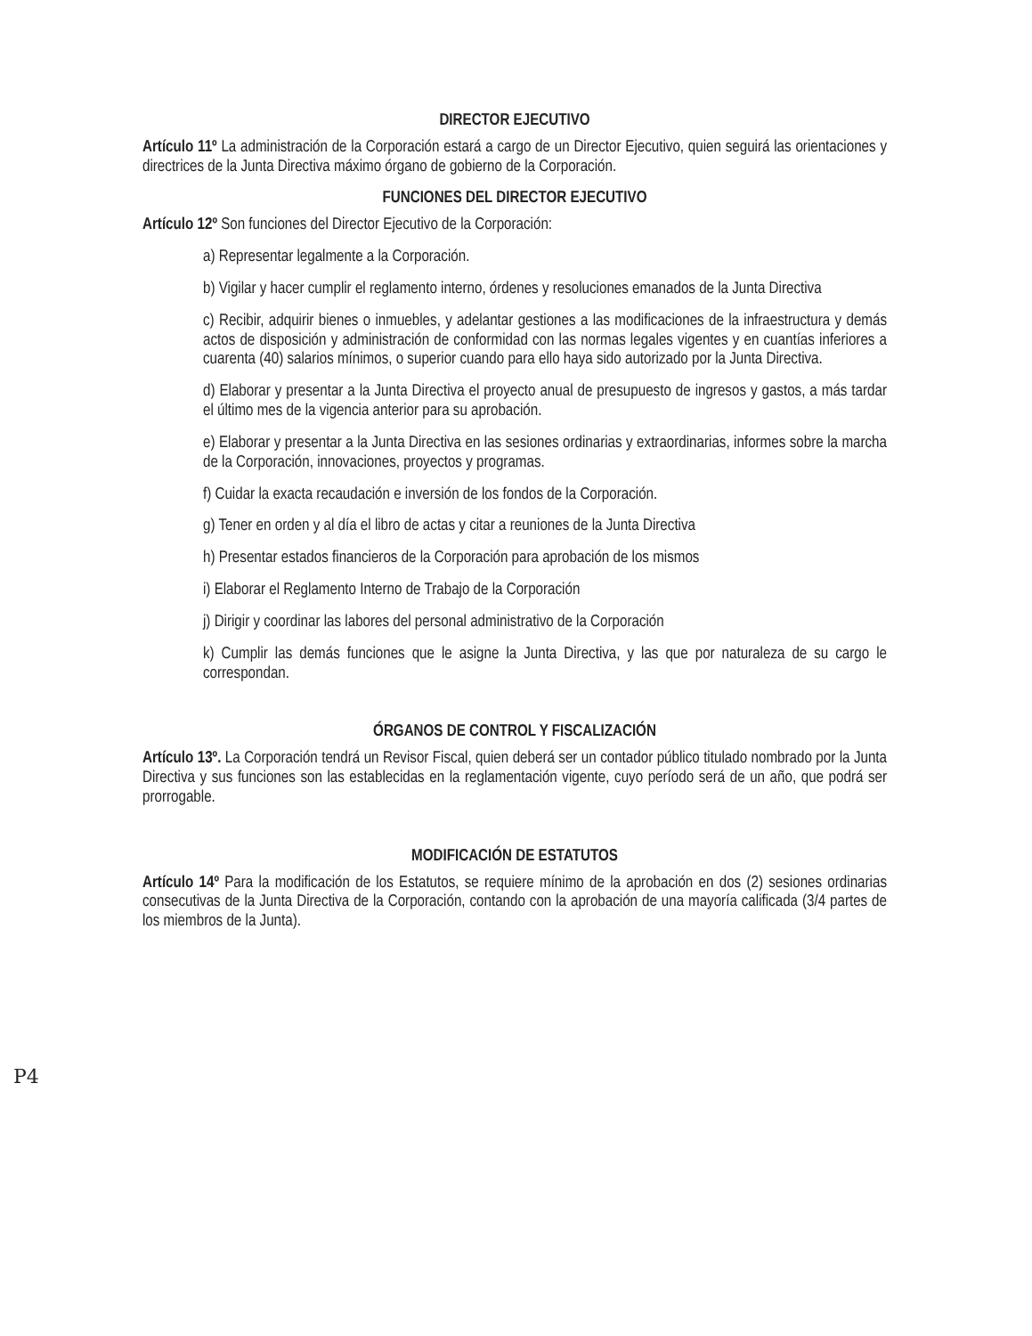DIRECTOR EJECUTIVO
Artículo 11º La administración de la Corporación estará a cargo de un Director Ejecutivo, quien seguirá las orientaciones y directrices de la Junta Directiva máximo órgano de gobierno de la Corporación.
FUNCIONES DEL DIRECTOR EJECUTIVO
Artículo 12º Son funciones del Director Ejecutivo de la Corporación:
a) Representar legalmente a la Corporación.
b) Vigilar y hacer cumplir el reglamento interno, órdenes y resoluciones emanados de la Junta Directiva
c) Recibir, adquirir bienes o inmuebles, y adelantar gestiones a las modificaciones de la infraestructura y demás actos de disposición y administración de conformidad con las normas legales vigentes y en cuantías inferiores a cuarenta (40) salarios mínimos, o superior cuando para ello haya sido autorizado por la Junta Directiva.
d) Elaborar y presentar a la Junta Directiva el proyecto anual de presupuesto de ingresos y gastos, a más tardar el último mes de la vigencia anterior para su aprobación.
e) Elaborar y presentar a la Junta Directiva en las sesiones ordinarias y extraordinarias, informes sobre la marcha de la Corporación, innovaciones, proyectos y programas.
f) Cuidar la exacta recaudación e inversión de los fondos de la Corporación.
g) Tener en orden y al día el libro de actas y citar a reuniones de la Junta Directiva
h) Presentar estados financieros de la Corporación para aprobación de los mismos
i) Elaborar el Reglamento Interno de Trabajo de la Corporación
j) Dirigir y coordinar las labores del personal administrativo de la Corporación
k) Cumplir las demás funciones que le asigne la Junta Directiva, y las que por naturaleza de su cargo le correspondan.
ÓRGANOS DE CONTROL Y FISCALIZACIÓN
Artículo 13º. La Corporación tendrá un Revisor Fiscal, quien deberá ser un contador público titulado nombrado por la Junta Directiva y sus funciones son las establecidas en la reglamentación vigente, cuyo período será de un año, que podrá ser prorrogable.
MODIFICACIÓN DE ESTATUTOS
Artículo 14º Para la modificación de los Estatutos, se requiere mínimo de la aprobación en dos (2) sesiones ordinarias consecutivas de la Junta Directiva de la Corporación, contando con la aprobación de una mayoría calificada (3/4 partes de los miembros de la Junta).
P4